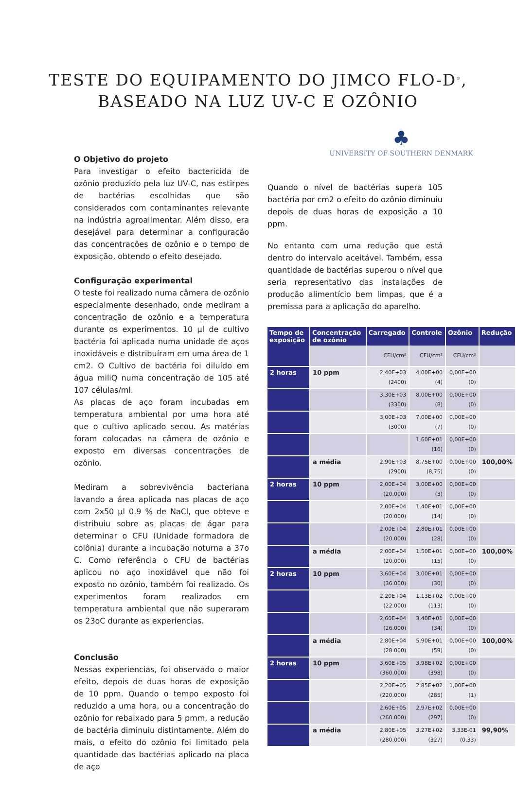TESTE DO EQUIPAMENTO DO JIMCO FLO-D<sup>®</sup>,
BASEADO NA LUZ UV-C E OZÔNIO
O Objetivo do projeto
Para investigar o efeito bactericida de ozônio produzido pela luz UV-C, nas estirpes de bactérias escolhidas que são considerados com contaminantes relevante na indústria agroalimentar. Além disso, era desejável para determinar a configuração das concentrações de ozônio e o tempo de exposição, obtendo o efeito desejado.
Configuração experimental
O teste foi realizado numa câmera de ozônio especialmente desenhado, onde mediram a concentração de ozônio e a temperatura durante os experimentos. 10 µl de cultivo bactéria foi aplicada numa unidade de aços inoxidáveis e distribuíram em uma área de 1 cm2. O Cultivo de bactéria foi diluído em água miliQ numa concentração de 105 até 107 células/ml.
As placas de aço foram incubadas em temperatura ambiental por uma hora até que o cultivo aplicado secou. As matérias foram colocadas na câmera de ozônio e exposto em diversas concentrações de ozônio.
Mediram a sobrevivência bacteriana lavando a área aplicada nas placas de aço com 2x50 µl 0.9 % de NaCl, que obteve e distribuiu sobre as placas de ágar para determinar o CFU (Unidade formadora de colônia) durante a incubação noturna a 37o C. Como referência o CFU de bactérias aplicou no aço inoxidável que não foi exposto no ozônio, também foi realizado. Os experimentos foram realizados em temperatura ambiental que não superaram os 23oC durante as experiencias.
Conclusão
Nessas experiencias, foi observado o maior efeito, depois de duas horas de exposição de 10 ppm. Quando o tempo exposto foi reduzido a uma hora, ou a concentração do ozônio for rebaixado para 5 pmm, a redução de bactéria diminuiu distintamente. Além do mais, o efeito do ozônio foi limitado pela quantidade das bactérias aplicado na placa de aço
♣
UNIVERSITY OF SOUTHERN DENMARK
Quando o nível de bactérias supera 105 bactéria por cm2 o efeito do ozônio diminuiu depois de duas horas de exposição a 10 ppm.
No entanto com uma redução que está dentro do intervalo aceitável. Também, essa quantidade de bactérias superou o nível que seria representativo das instalações de produção alimentício bem limpas, que é a premissa para a aplicação do aparelho.
| Tempo de exposição | Concentração de ozônio | Carregado | Controle | Ozônio | Redução |
| --- | --- | --- | --- | --- | --- |
| | | CFU/cm² | CFU/cm² | CFU/cm² | |
| 2 horas | 10 ppm | 2,40E+03 (2400) | 4,00E+00 (4) | 0,00E+00 (0) | |
| | | 3,30E+03 (3300) | 8,00E+00 (8) | 0,00E+00 (0) | |
| | | 3,00E+03 (3000) | 7,00E+00 (7) | 0,00E+00 (0) | |
| | | | 1,60E+01 (16) | 0,00E+00 (0) | |
| | a média | 2,90E+03 (2900) | 8,75E+00 (8,75) | 0,00E+00 (0) | 100,00% |
| 2 horas | 10 ppm | 2,00E+04 (20.000) | 3,00E+00 (3) | 0,00E+00 (0) | |
| | | 2,00E+04 (20.000) | 1,40E+01 (14) | 0,00E+00 (0) | |
| | | 2,00E+04 (20.000) | 2,80E+01 (28) | 0,00E+00 (0) | |
| | a média | 2,00E+04 (20.000) | 1,50E+01 (15) | 0,00E+00 (0) | 100,00% |
| 2 horas | 10 ppm | 3,60E+04 (36.000) | 3,00E+01 (30) | 0,00E+00 (0) | |
| | | 2,20E+04 (22.000) | 1,13E+02 (113) | 0,00E+00 (0) | |
| | | 2,60E+04 (26.000) | 3,40E+01 (34) | 0,00E+00 (0) | |
| | a média | 2,80E+04 (28.000) | 5,90E+01 (59) | 0,00E+00 (0) | 100,00% |
| 2 horas | 10 ppm | 3,60E+05 (360.000) | 3,98E+02 (398) | 0,00E+00 (0) | |
| | | 2,20E+05 (220.000) | 2,85E+02 (285) | 1,00E+00 (1) | |
| | | 2,60E+05 (260.000) | 2,97E+02 (297) | 0,00E+00 (0) | |
| | a média | 2,80E+05 (280.000) | 3,27E+02 (327) | 3,33E-01 (0,33) | 99,90% |